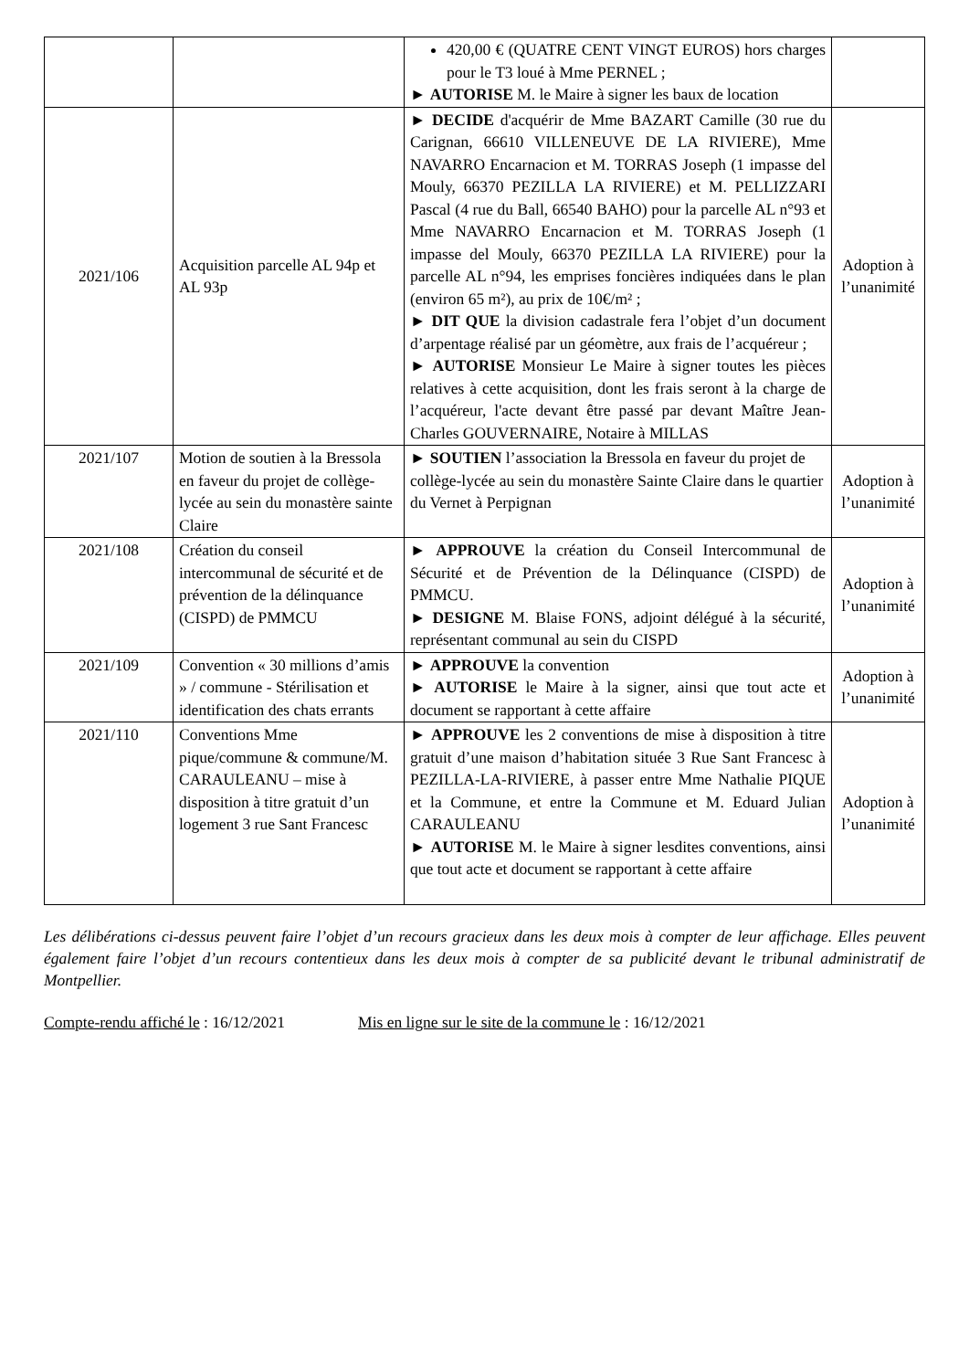| | | 420,00 € (QUATRE CENT VINGT EUROS) hors charges pour le T3 loué à Mme PERNEL ; ► AUTORISE M. le Maire à signer les baux de location | |
| 2021/106 | Acquisition parcelle AL 94p et AL 93p | ► DECIDE d'acquérir de Mme BAZART Camille (30 rue du Carignan, 66610 VILLENEUVE DE LA RIVIERE), Mme NAVARRO Encarnacion et M. TORRAS Joseph (1 impasse del Mouly, 66370 PEZILLA LA RIVIERE) et M. PELLIZZARI Pascal (4 rue du Ball, 66540 BAHO) pour la parcelle AL n°93 et Mme NAVARRO Encarnacion et M. TORRAS Joseph (1 impasse del Mouly, 66370 PEZILLA LA RIVIERE) pour la parcelle AL n°94, les emprises foncières indiquées dans le plan (environ 65 m²), au prix de 10€/m² ; ► DIT QUE la division cadastrale fera l’objet d’un document d’arpentage réalisé par un géomètre, aux frais de l’acquéreur ; ► AUTORISE Monsieur Le Maire à signer toutes les pièces relatives à cette acquisition, dont les frais seront à la charge de l’acquéreur, l'acte devant être passé par devant Maître Jean-Charles GOUVERNAIRE, Notaire à MILLAS | Adoption à l’unanimité |
| 2021/107 | Motion de soutien à la Bressola en faveur du projet de collège-lycée au sein du monastère sainte Claire | ► SOUTIEN l’association la Bressola en faveur du projet de collège-lycée au sein du monastère Sainte Claire dans le quartier du Vernet à Perpignan | Adoption à l’unanimité |
| 2021/108 | Création du conseil intercommunal de sécurité et de prévention de la délinquance (CISPD) de PMMCU | ► APPROUVE la création du Conseil Intercommunal de Sécurité et de Prévention de la Délinquance (CISPD) de PMMCU. ► DESIGNE M. Blaise FONS, adjoint délégué à la sécurité, représentant communal au sein du CISPD | Adoption à l’unanimité |
| 2021/109 | Convention « 30 millions d’amis » / commune - Stérilisation et identification des chats errants | ► APPROUVE la convention ► AUTORISE le Maire à la signer, ainsi que tout acte et document se rapportant à cette affaire | Adoption à l’unanimité |
| 2021/110 | Conventions Mme pique/commune & commune/M. CARAULEANU – mise à disposition à titre gratuit d’un logement 3 rue Sant Francesc | ► APPROUVE les 2 conventions de mise à disposition à titre gratuit d’une maison d’habitation située 3 Rue Sant Francesc à PEZILLA-LA-RIVIERE, à passer entre Mme Nathalie PIQUE et la Commune, et entre la Commune et M. Eduard Julian CARAULEANU ► AUTORISE M. le Maire à signer lesdites conventions, ainsi que tout acte et document se rapportant à cette affaire | Adoption à l’unanimité |
Les délibérations ci-dessus peuvent faire l’objet d’un recours gracieux dans les deux mois à compter de leur affichage. Elles peuvent également faire l’objet d’un recours contentieux dans les deux mois à compter de sa publicité devant le tribunal administratif de Montpellier.
Compte-rendu affiché le : 16/12/2021 Mis en ligne sur le site de la commune le : 16/12/2021